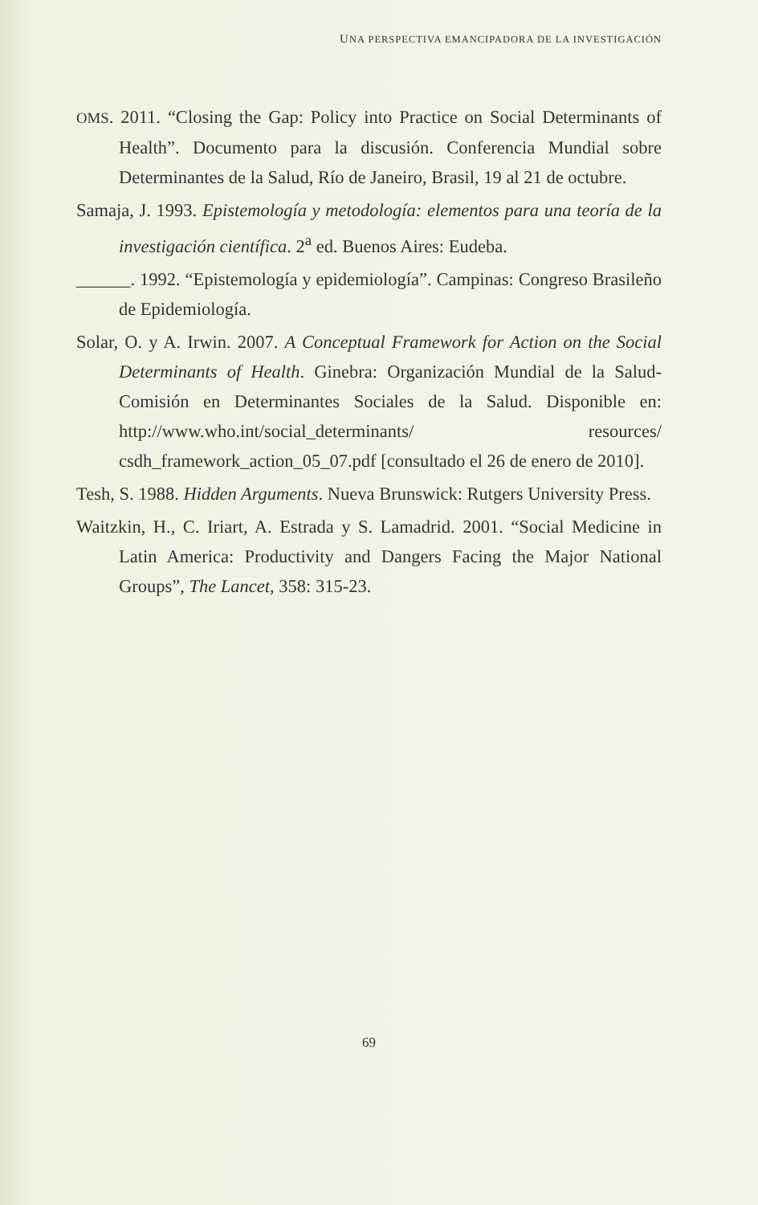UNA PERSPECTIVA EMANCIPADORA DE LA INVESTIGACIÓN
OMS. 2011. “Closing the Gap: Policy into Practice on Social Determinants of Health”. Documento para la discusión. Conferencia Mundial sobre Determinantes de la Salud, Río de Janeiro, Brasil, 19 al 21 de octubre.
Samaja, J. 1993. Epistemología y metodología: elementos para una teoría de la investigación científica. 2<sup>a</sup> ed. Buenos Aires: Eudeba.
______. 1992. “Epistemología y epidemiología”. Campinas: Congreso Brasileño de Epidemiología.
Solar, O. y A. Irwin. 2007. A Conceptual Framework for Action on the Social Determinants of Health. Ginebra: Organización Mundial de la Salud-Comisión en Determinantes Sociales de la Salud. Disponible en: http://www.who.int/social_determinants/ resources/ csdh_framework_action_05_07.pdf [consultado el 26 de enero de 2010].
Tesh, S. 1988. Hidden Arguments. Nueva Brunswick: Rutgers University Press.
Waitzkin, H., C. Iriart, A. Estrada y S. Lamadrid. 2001. “Social Medicine in Latin America: Productivity and Dangers Facing the Major National Groups”, The Lancet, 358: 315-23.
69